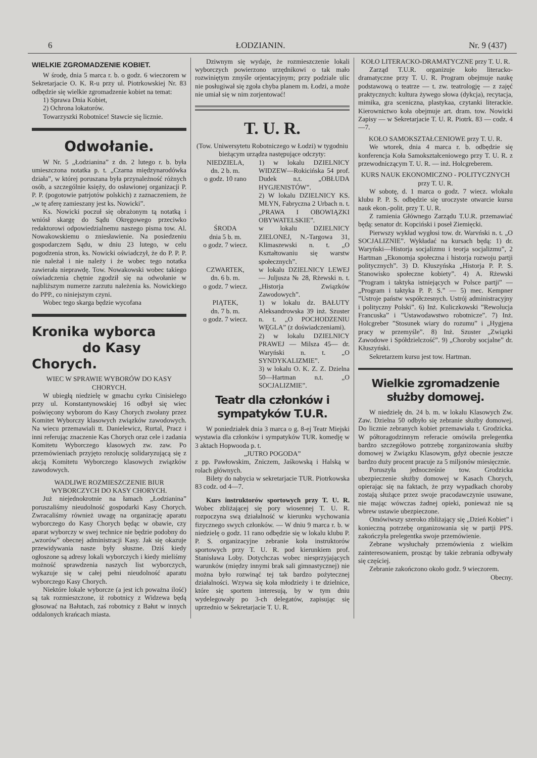6 ŁODZIANIN. Nr. 9 (437)
WIELKIE ZGROMADZENIE KOBIET.
W środę, dnia 5 marca r. b. o godz. 6 wieczorem w Sekretarjacie O. K. R-u przy ul. Piotrkowskiej Nr. 83 odbędzie się wielkie zgromadzenie kobiet na temat:
1) Sprawa Dnia Kobiet,
2) Ochrona lokatorów.
Towarzyszki Robotnice! Stawcie się licznie.
Odwołanie.
W Nr. 5 „Łodzianina” z dn. 2 lutego r. b. była umieszczona notatka p. t. „Czarna międzynarodówka działa”, w której poruszana była przynależność różnych osób, a szczególnie księży, do osławionej organizacji P. P. P. (pogotowie patrjotów polskich) z zaznaczeniem, że „w tę aferę zamieszany jest ks. Nowicki”.
Ks. Nowicki poczuł się obrażonym tą notatką i wniósł skargę do Sądu Okręgowego przeciwko redaktorowi odpowiedzialnemu naszego pisma tow. Al. Nowakowskiemu o zniesławienie. Na posiedzeniu gospodarczem Sądu, w dniu 23 lutego, w celu pogodzenia stron, ks. Nowicki oświadczył, że do P. P. P. nie należał i nie należy i że wobec tego notatka zawierała nieprawdę. Tow. Nowakowski wobec takiego oświadczenia chętnie zgodził się na odwołanie w najbliższym numerze zarzutu należenia ks. Nowickiego do PPP., co niniejszym czyni.
Wobec tego skarga będzie wycofana
Kronika wyborca
do Kasy Chorych.
WIEC W SPRAWIE WYBORÓW DO KASY CHORYCH.
W ubiegłą niedzielę w gmachu cyrku Cinisielego przy ul. Konstantynowskiej 16 odbył się wiec poświęcony wyborom do Kasy Chorych zwołany przez Komitet Wyborczy klasowych związków zawodowych. Na wiecu przemawiali tt. Danielewicz, Rurtal, Pracz i inni referując znaczenie Kas Chorych oraz cele i zadania Komitetu Wyborczego klasowych zw. zaw. Po przemówieniach przyjęto rezolucję solidaryzującą się z akcją Komitetu Wyborczego klasowych związków zawodowych.
WADLIWE ROZMIESZCZENIE BIUR WYBORCZYCH DO KASY CHORYCH.
Już niejednokrotnie na łamach „Łodzianina” poruszaliśmy nieudolność gospodarki Kasy Chorych. Zwracaliśmy również uwagę na organizację aparatu wyborczego do Kasy Chorych będąc w obawie, czy aparat wyborczy w swej technice nie będzie podobny do „wzorów” obecnej administracji Kasy. Jak się okazuje przewidywania nasze były słuszne. Dziś kiedy ogłoszone są adresy lokali wyborczych i kiedy mieliśmy możność sprawdzenia naszych list wyborczych, wykazuje się w całej pełni nieudolność aparatu wyborczego Kasy Chorych.
Niektóre lokale wyborcze (a jest ich poważna ilość) są tak rozmieszczone, iż robotnicy z Widzewa będą głosować na Bałutach, zaś robotnicy z Bałut w innych oddalonych krańcach miasta.
Dziwnym się wydaje, że rozmieszczenie lokali wyborczych powierzono urzędnikowi o tak mało rozwiniętym zmyśle orjentacyjnym; przy podziale ulic nie posługiwał się zgoła chyba planem m. Łodzi, a może nie umiał się w nim zorjentować!
T. U. R.
(Tow. Uniwersytetu Robotniczego w Łodzi) w tygodniu bieżącym urządza następujące odczyty:
NIEDZIELA,
dn. 2 b. m.
o godz. 10 rano
1) w lokalu DZIELNICY WIDZEW—Rokicińska 54 prof. Dudek n.t. „OBŁUDA HYGJENISTÓW”.
2) W lokalu DZIELNICY KS. MŁYN, Fabryczna 2 Urbach n. t. „PRAWA I OBOWIĄZKI OBYWATELSKIE”.
ŚRODA
dnia 5 b. m.
o godz. 7 wiecz.
w lokalu DZIELNICY ZIELONEJ, N.-Targowa 31, Klimaszewski n. t. „O Kształtowaniu się warstw społecznych”.
CZWARTEK,
dn. 6 b. m.
o godz. 7 wiecz.
w lokalu DZIELNICY LEWEJ — Juljusza № 28, Rżewski n. t. „Historja Związków Zawodowych”.
PIĄTEK,
dn. 7 b. m.
o godz. 7 wiecz.
1) w lokalu dz. BAŁUTY Aleksandrowska 39 inż. Szuster n. t. „O POCHODZENIU WĘGLA” (z doświadczeniami).
2) w lokalu DZIELNICY PRAWEJ — Milsza 45— dr. Waryński n. t. „O SYNDYKALIZMIE”.
3) w lokalu O. K. Z. Z. Dzielna 50—Hartman n.t. „O SOCJALIZMIE”.
Teatr dla członków i sympatyków T.U.R.
W poniedziałek dnia 3 marca o g. 8-ej Teatr Miejski wystawia dla członków i sympatyków TUR. komedję w 3 aktach Hopwooda p. t.
„JUTRO POGODA”
z pp. Pawłowskim, Zniczem, Jaśkowską i Halską w rolach głównych.
Bilety do nabycia w sekretarjacie TUR. Piotrkowska 83 codz. od 4—7.
Kurs instruktorów sportowych przy T. U. R. Wobec zbliżającej się pory wiosennej T. U. R. rozpoczyna swą działalność w kierunku wychowania fizycznego swych członków. — W dniu 9 marca r. b. w niedzielę o godz. 11 rano odbędzie się w lokalu klubu P. P. S. organizacyjne zebranie koła instruktorów sportowych przy T. U. R. pod kierunkiem prof. Stanisława Loby. Dotychczas wobec niesprzyjających warunków (między innymi brak sali gimnastycznej) nie można było rozwinąć tej tak bardzo pożytecznej działalności. Wzywa się koła młodzieży i te dzielnice, które się sportem interesują, by w tym dniu wydelegowały po 3-ch delegatów, zapisując się uprzednio w Sekretarjacie T. U. R.
KOŁO LITERACKO-DRAMATYCZNE przy T. U. R.
Zarząd T.U.R. organizuje koło literacko-dramatyczne przy T. U. R. Program obejmuje naukę podstawową o teatrze — t. zw. teatrologję — z zajęć praktycznych: kultura żywego słowa (dykcja), recytacja, mimika, gra sceniczna, plastykaa, czytanki literackie. Kierownictwo koła obejmuje art. dram. tow. Nowicki Zapisy — w Sekretarjacie T. U. R. Piotrk. 83 — codz. 4—7.
KOŁO SAMOKSZTAŁCENIOWE przy T. U. R.
We wtorek, dnia 4 marca r. b. odbędzie się konferencja Koła Samokształceniowego przy T. U. R. z przewodniczącym T. U. R. — inż. Holcgreberem.
KURS NAUK EKONOMICZNO - POLITYCZNYCH przy T. U. R.
W sobotę, d. 1 marca o godz. 7 wiecz. wlokalu klubu P. P. S. odbędzie się uroczyste otwarcie kursu nauk ekon.-polit. przy T. U. R.
Z ramienia Głównego Zarządu T.U.R. przemawiać będą: senator dr. Kopciński i poseł Ziemięcki.
Pierwszy wykład wygłosi tow. dr. Warvński n. t. „O SOCJALIZNIE”. Wykładać na kursach będą: 1) dr. Waryński—Historja socjalizmu i teorja socjalizmu”, 2 Hartman „Ekonomja społeczna i historja rozwoju partji politycznych”. 3) D. Kłuszyńska „Historja P. P. S. Stanowisko społeczne kobiety”. 4) A. Rżewski ”Program i taktyka istniejących w Polsce partji” — „Program i taktyka P. P. S.” — 5) mec. Kempner ”Ustroje państw współczesnych. Ustrój administracyjny i polityczny Polski”. 6) Inż. Kuliczkowski ”Rewolucja Francuska” i ”Ustawodawstwo robotnicze”. 7) Inż. Holcgreber ”Stosunek wiary do rozumu” i „Hygjena pracy w przemyśle”. 8) Inż. Szuster „Związki Zawodowe i Spółdzielczość”. 9) „Choroby socjalne” dr. Kłuszyński.
Sekretarzem kursu jest tow. Hartman.
Wielkie zgromadzenie służby domowej.
W niedzielę dn. 24 b. m. w lokalu Klasowych Zw. Zaw. Dzielna 50 odbyło się zebranie służby domowej. Do licznie zebranych kobiet przemawiała t. Grodzicka. W półtoragodzinnym referacie omówiła prelegentka bardzo szczegółowo potrzebę zorganizowania służby domowej w Związku Klasowym, gdyż obecnie jeszcze bardzo duży procent pracuje za 5 miljonów miesięcznie.
Poruszyła jednocześnie tow. Grodzicka ubezpieczenie służby domowej w Kasach Chorych, opierając się na faktach, że przy wypadkach choroby zostają służące przez swoje pracodawczynie usuwane, nie mając wówczas żadnej opieki, ponieważ nie są wbrew ustawie ubezpieczone.
Omówiwszy szeroko zbliżający się „Dzień Kobiet” i konieczną potrzebę organizowania się w partji PPS. zakończyła prelegentka swoje przemówienie.
Zebrane wysłuchały przemówienia z wielkim zainteresowaniem, prosząc by takie zebrania odbywały się częściej.
Zebranie zakończono około godz. 9 wieczorem. Obecny.